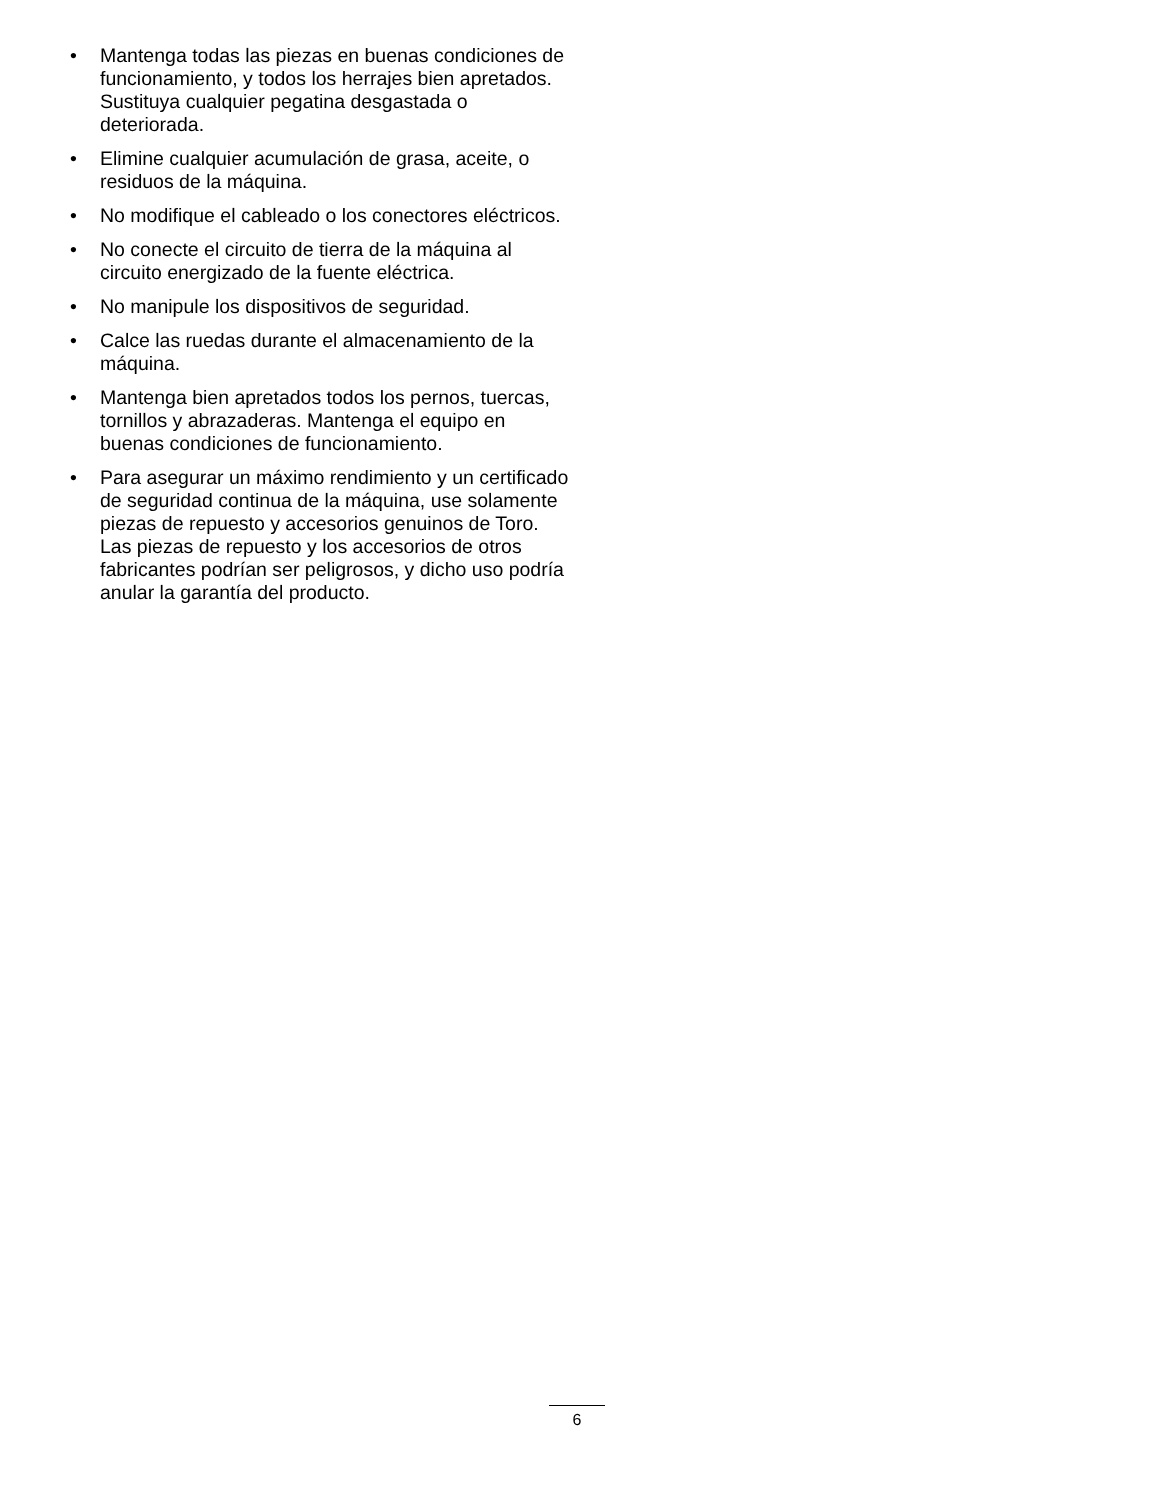• Mantenga todas las piezas en buenas condiciones de funcionamiento, y todos los herrajes bien apretados. Sustituya cualquier pegatina desgastada o deteriorada.
• Elimine cualquier acumulación de grasa, aceite, o residuos de la máquina.
• No modifique el cableado o los conectores eléctricos.
• No conecte el circuito de tierra de la máquina al circuito energizado de la fuente eléctrica.
• No manipule los dispositivos de seguridad.
• Calce las ruedas durante el almacenamiento de la máquina.
• Mantenga bien apretados todos los pernos, tuercas, tornillos y abrazaderas. Mantenga el equipo en buenas condiciones de funcionamiento.
• Para asegurar un máximo rendimiento y un certificado de seguridad continua de la máquina, use solamente piezas de repuesto y accesorios genuinos de Toro. Las piezas de repuesto y los accesorios de otros fabricantes podrían ser peligrosos, y dicho uso podría anular la garantía del producto.
6